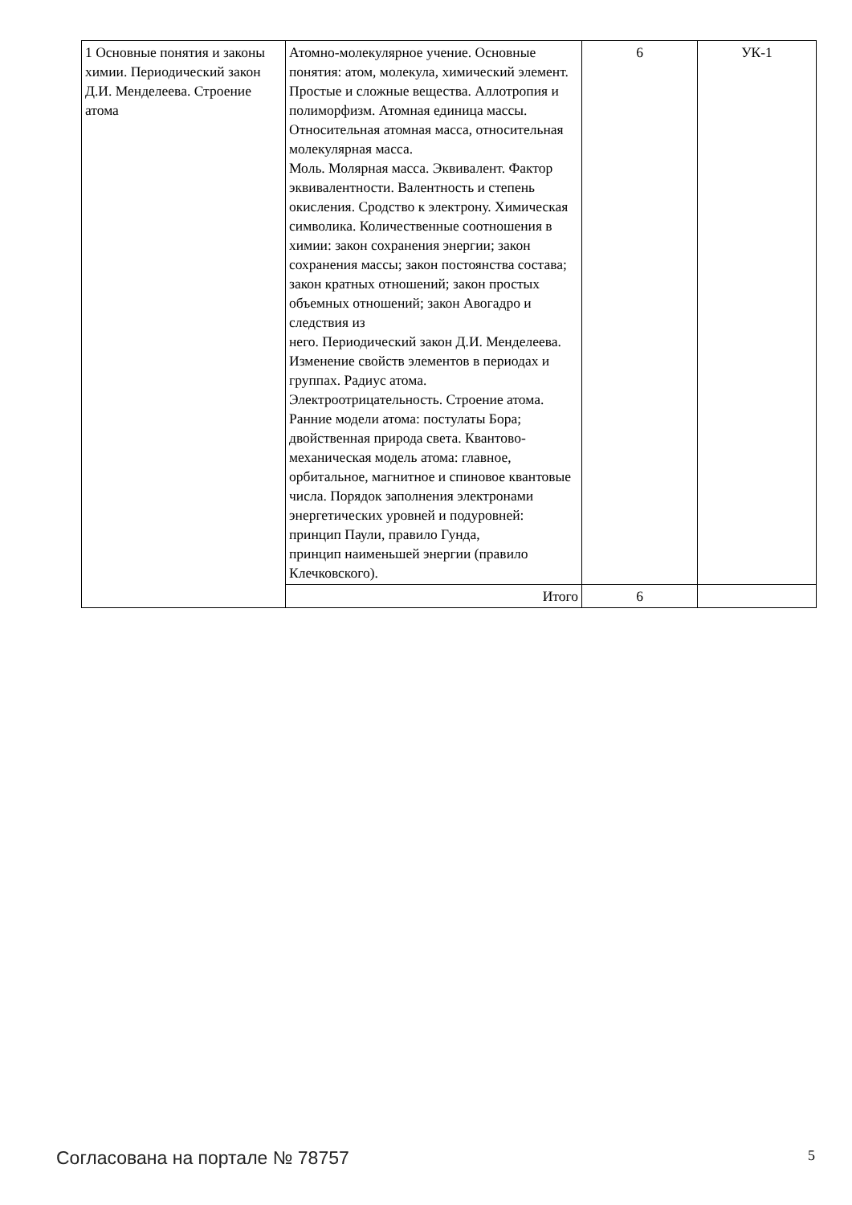| 1 Основные понятия и законы химии. Периодический закон Д.И. Менделеева. Строение атома | Атомно-молекулярное учение. Основные понятия: атом, молекула, химический элемент. Простые и сложные вещества. Аллотропия и полиморфизм. Атомная единица массы. Относительная атомная масса, относительная молекулярная масса. Моль. Молярная масса. Эквивалент. Фактор эквивалентности. Валентность и степень окисления. Сродство к электрону. Химическая символика. Количественные соотношения в химии: закон сохранения энергии; закон сохранения массы; закон постоянства состава; закон кратных отношений; закон простых объемных отношений; закон Авогадро и следствия из него. Периодический закон Д.И. Менделеева. Изменение свойств элементов в периодах и группах. Радиус атома. Электроотрицательность. Строение атома. Ранние модели атома: постулаты Бора; двойственная природа света. Квантово-механическая модель атома: главное, орбитальное, магнитное и спиновое квантовые числа. Порядок заполнения электронами энергетических уровней и подуровней: принцип Паули, правило Гунда, принцип наименьшей энергии (правило Клечковского). | 6 | УК-1 |
| | Итого | 6 | |
Согласована на портале № 78757 5